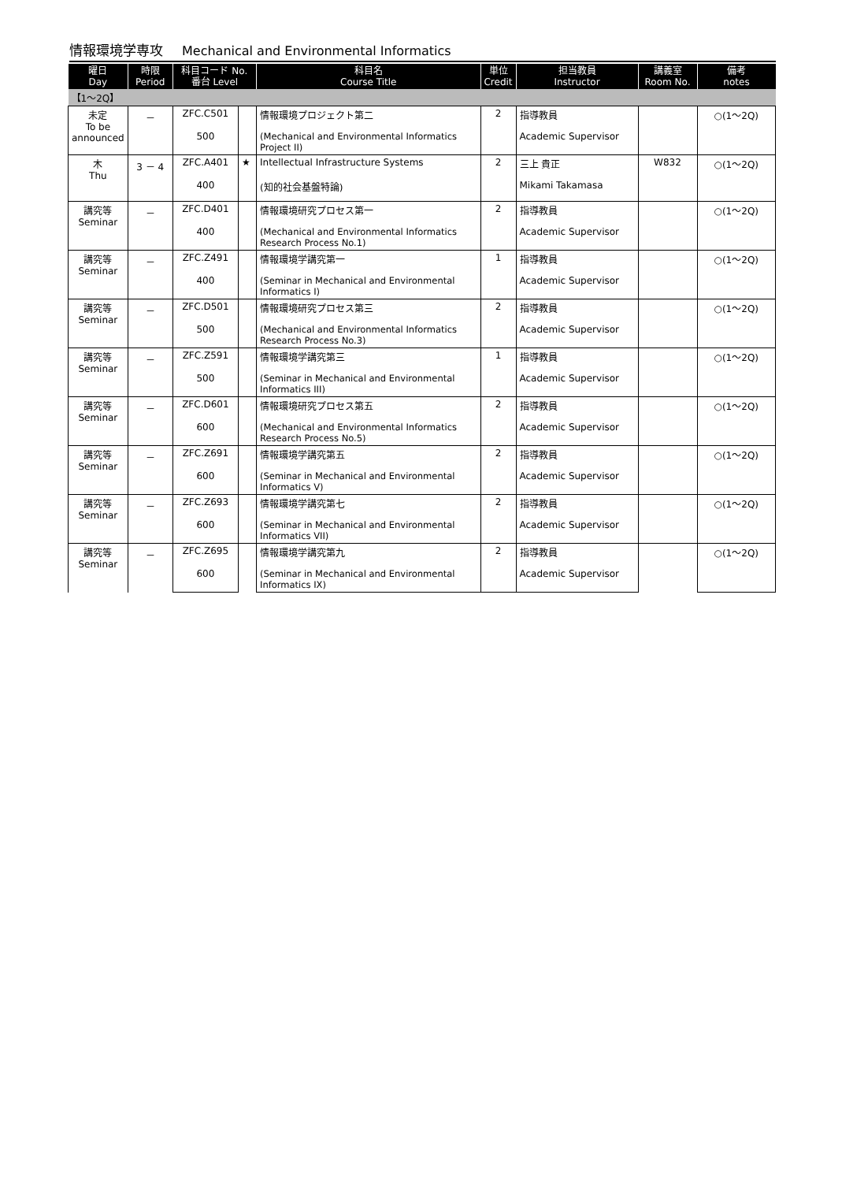情報環境学専攻 Mechanical and Environmental Informatics
| 曜日 Day | 時限 Period | 科目コード No. 番台 Level | | 科目名 Course Title | 単位 Credit | 担当教員 Instructor | 講義室 Room No. | 備考 notes |
| --- | --- | --- | --- | --- | --- | --- | --- | --- |
| 【1～2Q】 | | | | | | | | |
| 未定 To be announced | － | ZFC.C501 | | 情報環境プロジェクト第二 | 2 | 指導教員 | | ○(1～2Q) |
| | | 500 | | (Mechanical and Environmental Informatics Project II) | | Academic Supervisor | | |
| 木 Thu | 3 － 4 | ZFC.A401 | ★ | Intellectual Infrastructure Systems | 2 | 三上 貴正 | W832 | ○(1～2Q) |
| | | 400 | | (知的社会基盤特論) | | Mikami Takamasa | | |
| 講究等 Seminar | － | ZFC.D401 | | 情報環境研究プロセス第一 | 2 | 指導教員 | | ○(1～2Q) |
| | | 400 | | (Mechanical and Environmental Informatics Research Process No.1) | | Academic Supervisor | | |
| 講究等 Seminar | － | ZFC.Z491 | | 情報環境学講究第一 | 1 | 指導教員 | | ○(1～2Q) |
| | | 400 | | (Seminar in Mechanical and Environmental Informatics I) | | Academic Supervisor | | |
| 講究等 Seminar | － | ZFC.D501 | | 情報環境研究プロセス第三 | 2 | 指導教員 | | ○(1～2Q) |
| | | 500 | | (Mechanical and Environmental Informatics Research Process No.3) | | Academic Supervisor | | |
| 講究等 Seminar | － | ZFC.Z591 | | 情報環境学講究第三 | 1 | 指導教員 | | ○(1～2Q) |
| | | 500 | | (Seminar in Mechanical and Environmental Informatics III) | | Academic Supervisor | | |
| 講究等 Seminar | － | ZFC.D601 | | 情報環境研究プロセス第五 | 2 | 指導教員 | | ○(1～2Q) |
| | | 600 | | (Mechanical and Environmental Informatics Research Process No.5) | | Academic Supervisor | | |
| 講究等 Seminar | － | ZFC.Z691 | | 情報環境学講究第五 | 2 | 指導教員 | | ○(1～2Q) |
| | | 600 | | (Seminar in Mechanical and Environmental Informatics V) | | Academic Supervisor | | |
| 講究等 Seminar | － | ZFC.Z693 | | 情報環境学講究第七 | 2 | 指導教員 | | ○(1～2Q) |
| | | 600 | | (Seminar in Mechanical and Environmental Informatics VII) | | Academic Supervisor | | |
| 講究等 Seminar | － | ZFC.Z695 | | 情報環境学講究第九 | 2 | 指導教員 | | ○(1～2Q) |
| | | 600 | | (Seminar in Mechanical and Environmental Informatics IX) | | Academic Supervisor | | |